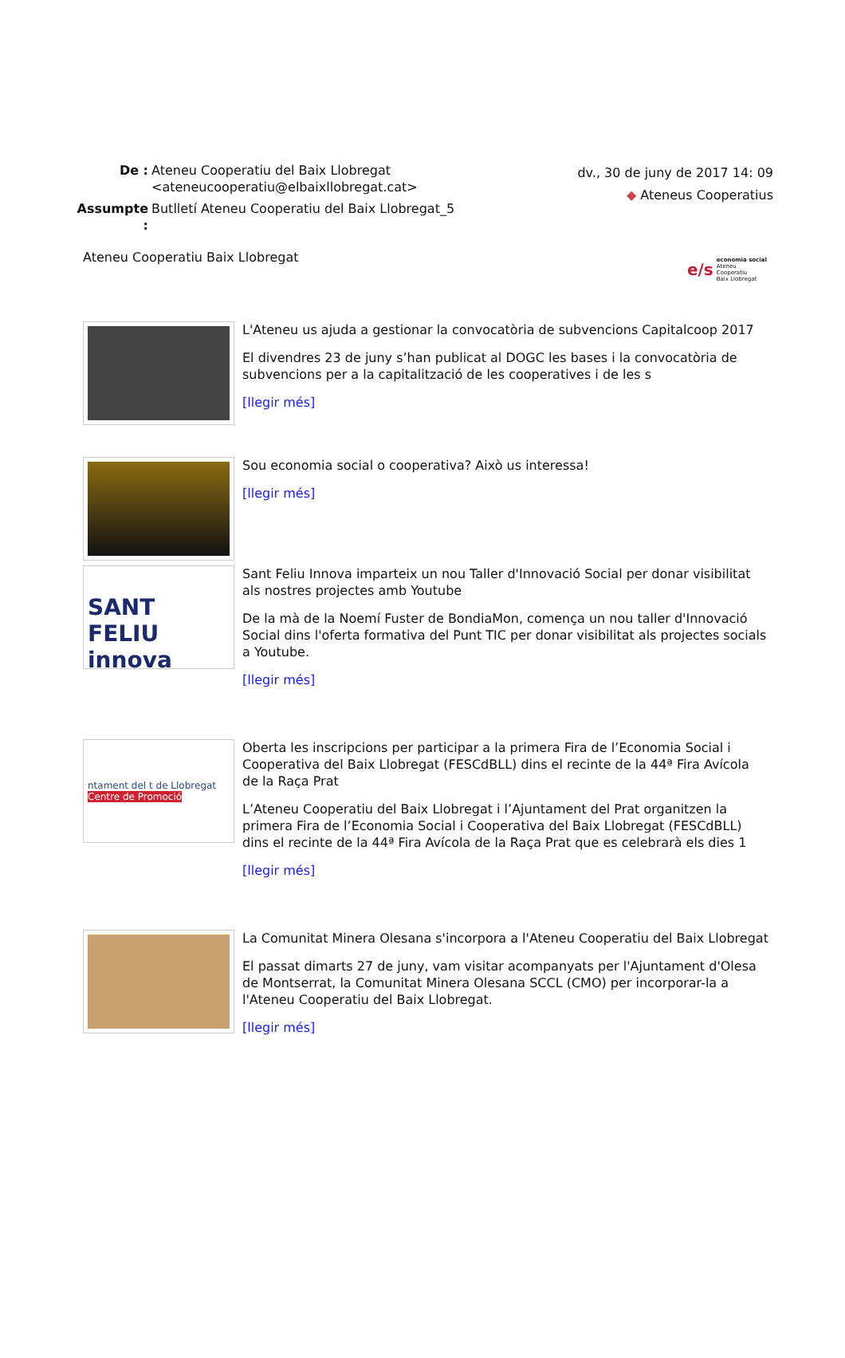De : Ateneu Cooperatiu del Baix Llobregat <ateneucooperatiu@elbaixllobregat.cat>
Assumpte : Butlletí Ateneu Cooperatiu del Baix Llobregat_5
dv., 30 de juny de 2017 14: 09
◆ Ateneus Cooperatius
Ateneu Cooperatiu Baix Llobregat
e/s economia social
Ateneu
Cooperatiu
Baix Llobregat
L'Ateneu us ajuda a gestionar la convocatòria de subvencions Capitalcoop 2017
El divendres 23 de juny s’han publicat al DOGC les bases i la convocatòria de subvencions per a la capitalització de les cooperatives i de les s
[llegir més]
Sou economia social o cooperativa? Això us interessa!
[llegir més]
SANT FELIU
innova
Sant Feliu Innova imparteix un nou Taller d'Innovació Social per donar visibilitat als nostres projectes amb Youtube
De la mà de la Noemí Fuster de BondiaMon, comença un nou taller d'Innovació Social dins l'oferta formativa del Punt TIC per donar visibilitat als projectes socials a Youtube.
[llegir més]
ntament del t de Llobregat Centre de Promoció
Oberta les inscripcions per participar a la primera Fira de l’Economia Social i Cooperativa del Baix Llobregat (FESCdBLL) dins el recinte de la 44ª Fira Avícola de la Raça Prat
L’Ateneu Cooperatiu del Baix Llobregat i l’Ajuntament del Prat organitzen la primera Fira de l’Economia Social i Cooperativa del Baix Llobregat (FESCdBLL) dins el recinte de la 44ª Fira Avícola de la Raça Prat que es celebrarà els dies 1
[llegir més]
La Comunitat Minera Olesana s'incorpora a l'Ateneu Cooperatiu del Baix Llobregat
El passat dimarts 27 de juny, vam visitar acompanyats per l'Ajuntament d'Olesa de Montserrat, la Comunitat Minera Olesana SCCL (CMO) per incorporar-la a l'Ateneu Cooperatiu del Baix Llobregat.
[llegir més]